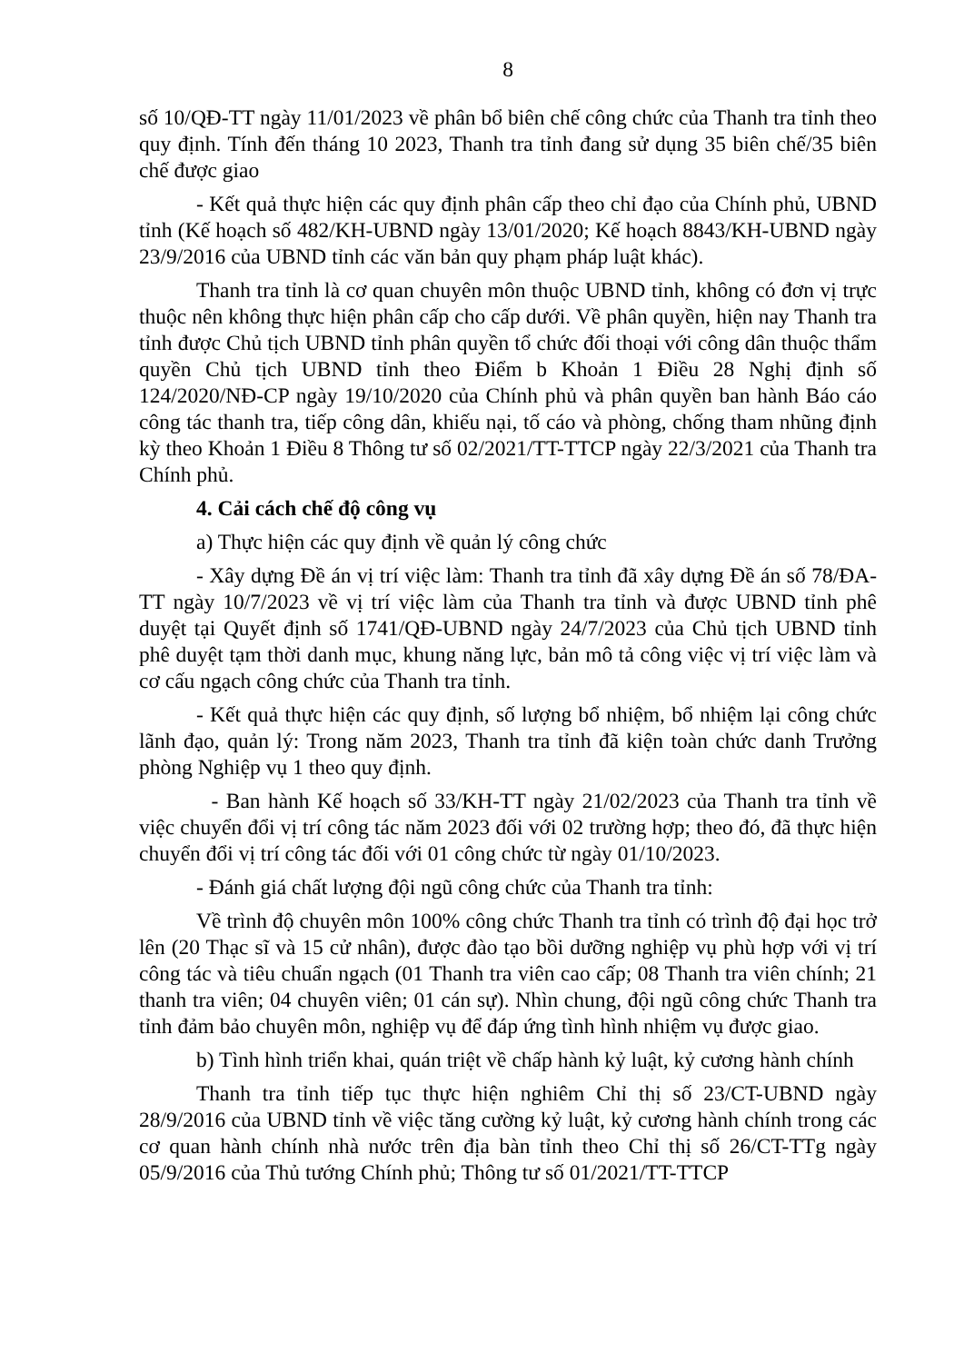8
số 10/QĐ-TT ngày 11/01/2023 về phân bổ biên chế công chức của Thanh tra tỉnh theo quy định. Tính đến tháng 10 2023, Thanh tra tỉnh đang sử dụng 35 biên chế/35 biên chế được giao
- Kết quả thực hiện các quy định phân cấp theo chỉ đạo của Chính phủ, UBND tỉnh (Kế hoạch số 482/KH-UBND ngày 13/01/2020; Kế hoạch 8843/KH-UBND ngày 23/9/2016 của UBND tỉnh các văn bản quy phạm pháp luật khác).
Thanh tra tỉnh là cơ quan chuyên môn thuộc UBND tỉnh, không có đơn vị trực thuộc nên không thực hiện phân cấp cho cấp dưới. Về phân quyền, hiện nay Thanh tra tỉnh được Chủ tịch UBND tỉnh phân quyền tổ chức đối thoại với công dân thuộc thẩm quyền Chủ tịch UBND tỉnh theo Điểm b Khoản 1 Điều 28 Nghị định số 124/2020/NĐ-CP ngày 19/10/2020 của Chính phủ và phân quyền ban hành Báo cáo công tác thanh tra, tiếp công dân, khiếu nại, tố cáo và phòng, chống tham nhũng định kỳ theo Khoản 1 Điều 8 Thông tư số 02/2021/TT-TTCP ngày 22/3/2021 của Thanh tra Chính phủ.
4. Cải cách chế độ công vụ
a) Thực hiện các quy định về quản lý công chức
- Xây dựng Đề án vị trí việc làm: Thanh tra tỉnh đã xây dựng Đề án số 78/ĐA-TT ngày 10/7/2023 về vị trí việc làm của Thanh tra tỉnh và được UBND tỉnh phê duyệt tại Quyết định số 1741/QĐ-UBND ngày 24/7/2023 của Chủ tịch UBND tỉnh phê duyệt tạm thời danh mục, khung năng lực, bản mô tả công việc vị trí việc làm và cơ cấu ngạch công chức của Thanh tra tỉnh.
- Kết quả thực hiện các quy định, số lượng bổ nhiệm, bổ nhiệm lại công chức lãnh đạo, quản lý: Trong năm 2023, Thanh tra tỉnh đã kiện toàn chức danh Trưởng phòng Nghiệp vụ 1 theo quy định.
- Ban hành Kế hoạch số 33/KH-TT ngày 21/02/2023 của Thanh tra tỉnh về việc chuyển đổi vị trí công tác năm 2023 đối với 02 trường hợp; theo đó, đã thực hiện chuyển đổi vị trí công tác đối với 01 công chức từ ngày 01/10/2023.
- Đánh giá chất lượng đội ngũ công chức của Thanh tra tỉnh:
Về trình độ chuyên môn 100% công chức Thanh tra tỉnh có trình độ đại học trở lên (20 Thạc sĩ và 15 cử nhân), được đào tạo bồi dưỡng nghiệp vụ phù hợp với vị trí công tác và tiêu chuẩn ngạch (01 Thanh tra viên cao cấp; 08 Thanh tra viên chính; 21 thanh tra viên; 04 chuyên viên; 01 cán sự). Nhìn chung, đội ngũ công chức Thanh tra tỉnh đảm bảo chuyên môn, nghiệp vụ để đáp ứng tình hình nhiệm vụ được giao.
b) Tình hình triển khai, quán triệt về chấp hành kỷ luật, kỷ cương hành chính
Thanh tra tỉnh tiếp tục thực hiện nghiêm Chỉ thị số 23/CT-UBND ngày 28/9/2016 của UBND tỉnh về việc tăng cường kỷ luật, kỷ cương hành chính trong các cơ quan hành chính nhà nước trên địa bàn tỉnh theo Chỉ thị số 26/CT-TTg ngày 05/9/2016 của Thủ tướng Chính phủ; Thông tư số 01/2021/TT-TTCP